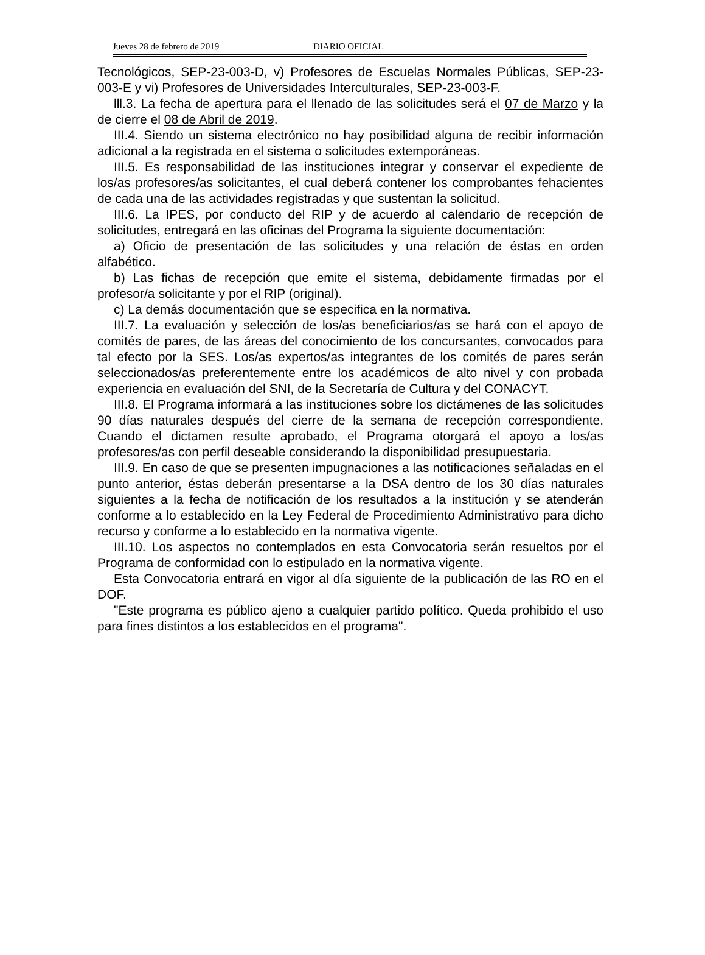Jueves 28 de febrero de 2019 DIARIO OFICIAL
Tecnológicos, SEP-23-003-D, v) Profesores de Escuelas Normales Públicas, SEP-23-003-E y vi) Profesores de Universidades Interculturales, SEP-23-003-F.
lll.3. La fecha de apertura para el llenado de las solicitudes será el 07 de Marzo y la de cierre el 08 de Abril de 2019.
III.4. Siendo un sistema electrónico no hay posibilidad alguna de recibir información adicional a la registrada en el sistema o solicitudes extemporáneas.
III.5. Es responsabilidad de las instituciones integrar y conservar el expediente de los/as profesores/as solicitantes, el cual deberá contener los comprobantes fehacientes de cada una de las actividades registradas y que sustentan la solicitud.
III.6. La IPES, por conducto del RIP y de acuerdo al calendario de recepción de solicitudes, entregará en las oficinas del Programa la siguiente documentación:
a) Oficio de presentación de las solicitudes y una relación de éstas en orden alfabético.
b) Las fichas de recepción que emite el sistema, debidamente firmadas por el profesor/a solicitante y por el RIP (original).
c) La demás documentación que se especifica en la normativa.
III.7. La evaluación y selección de los/as beneficiarios/as se hará con el apoyo de comités de pares, de las áreas del conocimiento de los concursantes, convocados para tal efecto por la SES. Los/as expertos/as integrantes de los comités de pares serán seleccionados/as preferentemente entre los académicos de alto nivel y con probada experiencia en evaluación del SNI, de la Secretaría de Cultura y del CONACYT.
III.8. El Programa informará a las instituciones sobre los dictámenes de las solicitudes 90 días naturales después del cierre de la semana de recepción correspondiente. Cuando el dictamen resulte aprobado, el Programa otorgará el apoyo a los/as profesores/as con perfil deseable considerando la disponibilidad presupuestaria.
III.9. En caso de que se presenten impugnaciones a las notificaciones señaladas en el punto anterior, éstas deberán presentarse a la DSA dentro de los 30 días naturales siguientes a la fecha de notificación de los resultados a la institución y se atenderán conforme a lo establecido en la Ley Federal de Procedimiento Administrativo para dicho recurso y conforme a lo establecido en la normativa vigente.
III.10. Los aspectos no contemplados en esta Convocatoria serán resueltos por el Programa de conformidad con lo estipulado en la normativa vigente.
Esta Convocatoria entrará en vigor al día siguiente de la publicación de las RO en el DOF.
"Este programa es público ajeno a cualquier partido político. Queda prohibido el uso para fines distintos a los establecidos en el programa".